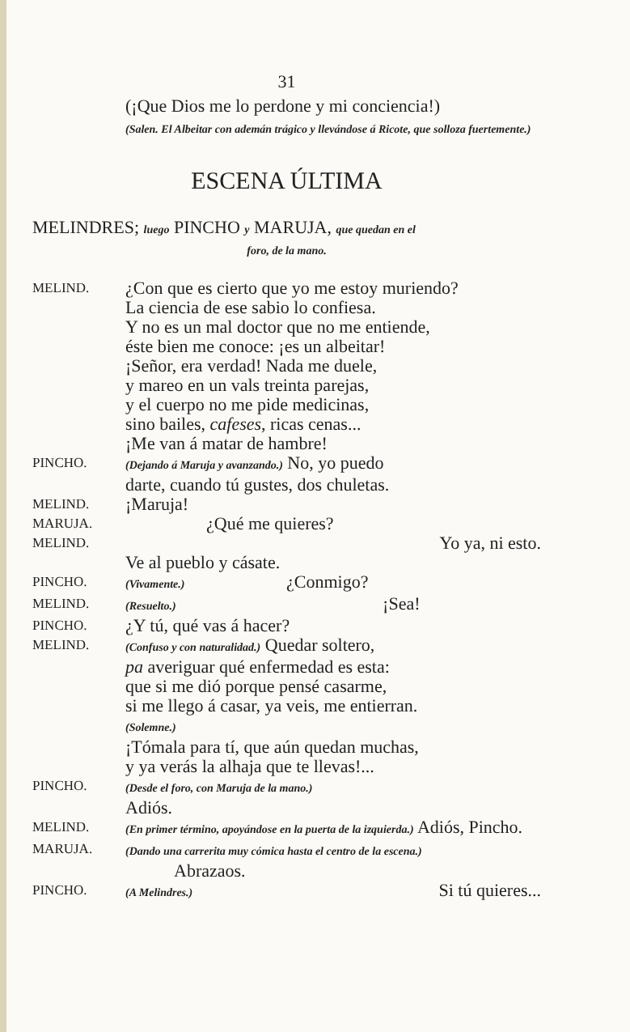31
(¡Que Dios me lo perdone y mi conciencia!)
(Salen. El Albeitar con ademán trágico y llevándose á Ricote, que solloza fuertemente.)
ESCENA ÚLTIMA
MELINDRES; luego PINCHO y MARUJA, que quedan en el
foro, de la mano.
MELIND.
¿Con que es cierto que yo me estoy muriendo?
La ciencia de ese sabio lo confiesa.
Y no es un mal doctor que no me entiende,
éste bien me conoce: ¡es un albeitar!
¡Señor, era verdad! Nada me duele,
y mareo en un vals treinta parejas,
y el cuerpo no me pide medicinas,
sino bailes, cafeses, ricas cenas...
¡Me van á matar de hambre!
PINCHO.
(Dejando á Maruja y avanzando.) No, yo puedo
darte, cuando tú gustes, dos chuletas.
MELIND.
¡Maruja!
MARUJA.
¿Qué me quieres?
MELIND.
Yo ya, ni esto.
Ve al pueblo y cásate.
PINCHO.
(Vivamente.) ¿Conmigo?
MELIND.
(Resuelto.) ¡Sea!
PINCHO.
¿Y tú, qué vas á hacer?
MELIND.
(Confuso y con naturalidad.) Quedar soltero,
pa averiguar qué enfermedad es esta:
que si me dió porque pensé casarme,
si me llego á casar, ya veis, me entierran.
(Solemne.)
¡Tómala para tí, que aún quedan muchas,
y ya verás la alhaja que te llevas!...
PINCHO.
(Desde el foro, con Maruja de la mano.)
Adiós.
MELIND.
(En primer término, apoyándose en la puerta de la izquierda.) Adiós, Pincho.
MARUJA.
(Dando una carrerita muy cómica hasta el centro de la escena.) Abrazaos.
PINCHO.
(A Melindres.) Si tú quieres...